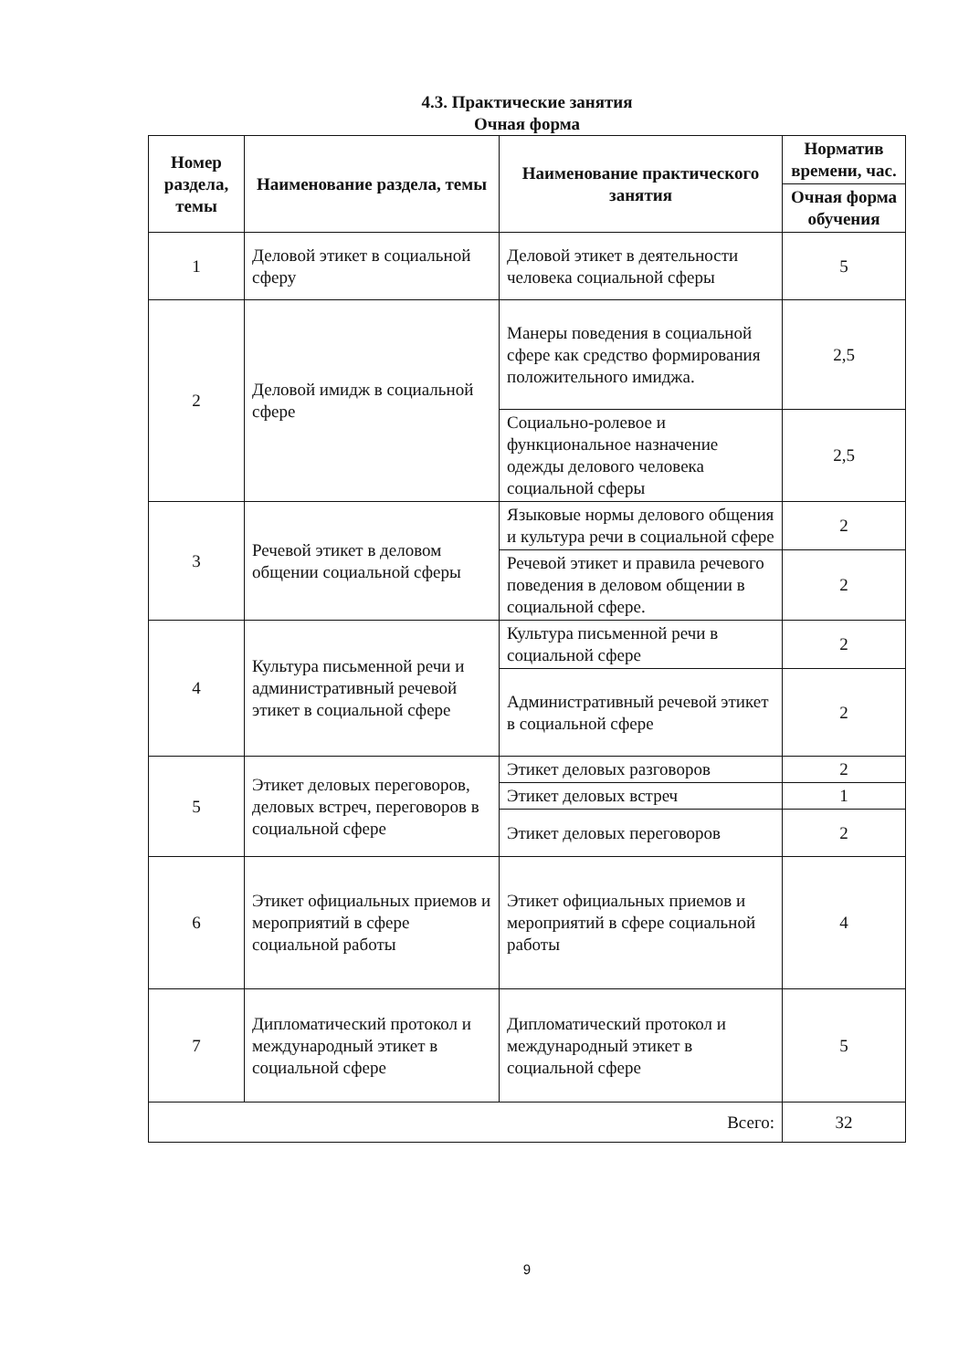4.3. Практические занятия
Очная форма
| Номер раздела, темы | Наименование раздела, темы | Наименование практического занятия | Норматив времени, час. |
| --- | --- | --- | --- |
| | | | Очная форма обучения |
| 1 | Деловой этикет в социальной сферу | Деловой этикет в деятельности человека социальной сферы | 5 |
| 2 | Деловой имидж в социальной сфере | Манеры поведения в социальной сфере как средство формирования положительного имиджа. | 2,5 |
| | | Социально-ролевое и функциональное назначение одежды делового человека социальной сферы | 2,5 |
| 3 | Речевой этикет в деловом общении социальной сферы | Языковые нормы делового общения и культура речи в социальной сфере | 2 |
| | | Речевой этикет и правила речевого поведения в деловом общении в социальной сфере. | 2 |
| 4 | Культура письменной речи и административный речевой этикет в социальной сфере | Культура письменной речи в социальной сфере | 2 |
| | | Административный речевой этикет в социальной сфере | 2 |
| 5 | Этикет деловых переговоров, деловых встреч, переговоров в социальной сфере | Этикет деловых разговоров | 2 |
| | | Этикет деловых встреч | 1 |
| | | Этикет деловых переговоров | 2 |
| 6 | Этикет официальных приемов и мероприятий в сфере социальной работы | Этикет официальных приемов и мероприятий в сфере социальной работы | 4 |
| 7 | Дипломатический протокол и международный этикет в социальной сфере | Дипломатический протокол и международный этикет в социальной сфере | 5 |
| Всего: | | | 32 |
9